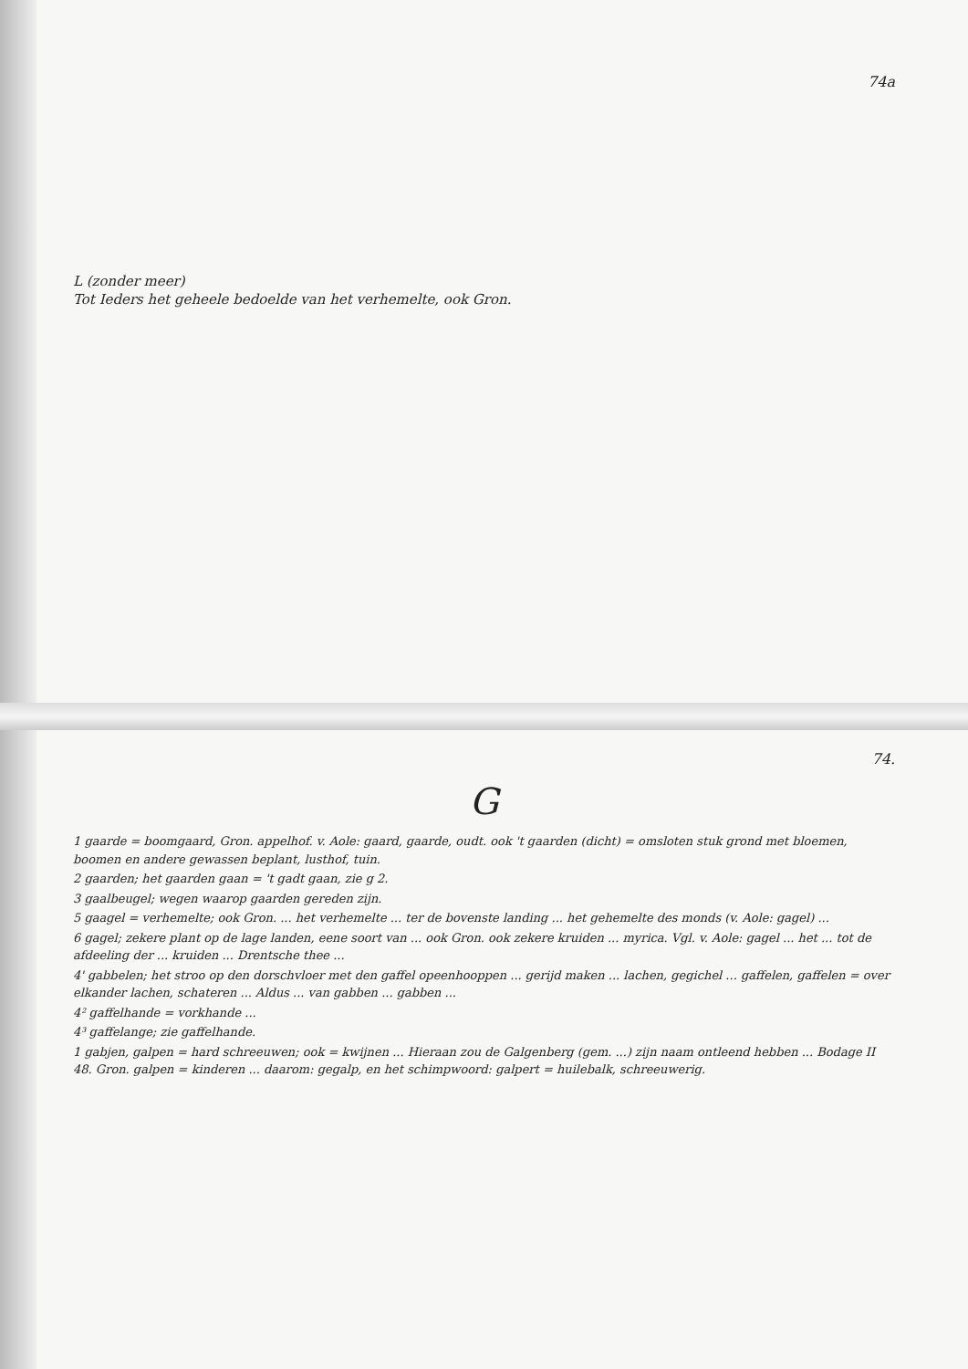74a
L (zonder meer)
Tot Ieders het geheele bedoelde van het verhemelte, ook Gron.
74.
G
1 gaarde = boomgaard, Gron. appelhof. v. Aole: gaard, gaarde, oudt. ook 't gaarden (dicht) = omsloten stuk grond met bloemen, boomen en andere gewassen beplant, lusthof, tuin.
2 gaarden; het gaarden gaan = 't gadt gaan, zie g 2.
3 gaalbeugel; wegen waarop gaarden gereden zijn.
5 gaagel = verhemelte; ook Gron. ... het verhemelte ... ter de bovenste landing ... het gehemelte des monds (v. Aole: gagel) ...
6 gagel; zekere plant op de lage landen, eene soort van ... ook Gron. ook zekere kruiden ... myrica. Vgl. v. Aole: gagel ... het ... tot de afdeeling der ... kruiden ... Drentsche thee ...
4' gabbelen; het stroo op den dorschvloer met den gaffel opeenhooppen ... gerijd maken ... lachen, gegichel ... gaffelen, gaffelen = over elkander lachen, schateren ... Aldus ... van gabben ... gabben ...
4² gaffelhande = vorkhande ...
4³ gaffelange; zie gaffelhande.
1 gabjen, galpen = hard schreeuwen; ook = kwijnen ... Hieraan zou de Galgenberg (gem. ...) zijn naam ontleend hebben ... Bodage II 48. Gron. galpen = kinderen ... daarom: gegalp, en het schimpwoord: galpert = huilebalk, schreeuwerig.